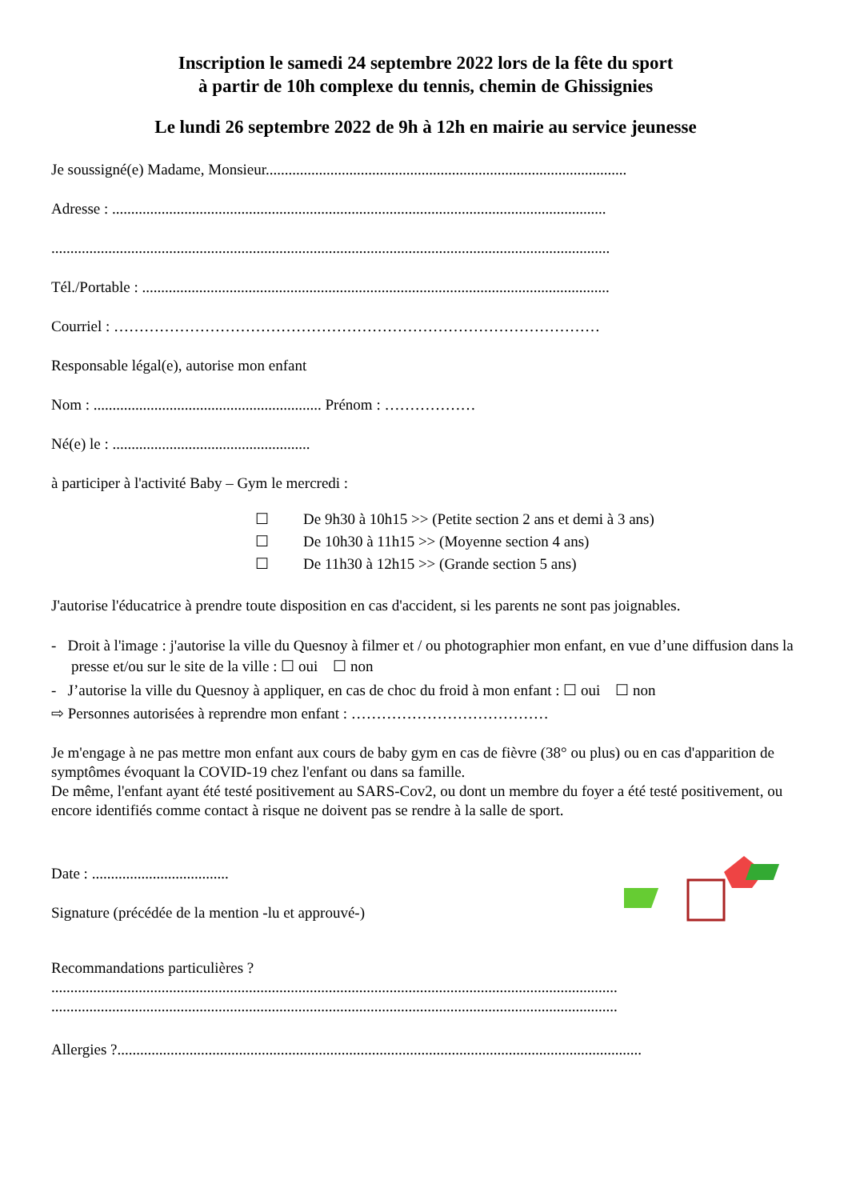Inscription le samedi 24 septembre 2022 lors de la fête du sport
à partir de 10h complexe du tennis, chemin de Ghissignies
Le lundi 26 septembre 2022 de 9h à 12h en mairie au service jeunesse
Je soussigné(e) Madame, Monsieur...............................................................................................
Adresse : ..................................................................................................................................
...................................................................................................................................................
Tél./Portable : ...........................................................................................................................
Courriel : ……………………………………………………………………………………
Responsable légal(e), autorise mon enfant
Nom : ............................................................ Prénom : ………………
Né(e) le : ....................................................
à participer à l'activité Baby – Gym le mercredi :
☐ De 9h30 à 10h15 >> (Petite section 2 ans et demi à 3 ans)
☐ De 10h30 à 11h15 >> (Moyenne section 4 ans)
☐ De 11h30 à 12h15 >> (Grande section 5 ans)
J'autorise l'éducatrice à prendre toute disposition en cas d'accident, si les parents ne sont pas joignables.
- Droit à l'image : j'autorise la ville du Quesnoy à filmer et / ou photographier mon enfant, en vue d’une diffusion dans la presse et/ou sur le site de la ville : ☐ oui ☐ non
- J’autorise la ville du Quesnoy à appliquer, en cas de choc du froid à mon enfant : ☐ oui ☐ non
⇨ Personnes autorisées à reprendre mon enfant : …………………………………
Je m'engage à ne pas mettre mon enfant aux cours de baby gym en cas de fièvre (38° ou plus) ou en cas d'apparition de symptômes évoquant la COVID-19 chez l'enfant ou dans sa famille.
De même, l'enfant ayant été testé positivement au SARS-Cov2, ou dont un membre du foyer a été testé positivement, ou encore identifiés comme contact à risque ne doivent pas se rendre à la salle de sport.
Date : ....................................
Signature (précédée de la mention -lu et approuvé-)
Recommandations particulières ?
.....................................................................................................................................................
.....................................................................................................................................................
Allergies ?..........................................................................................................................................